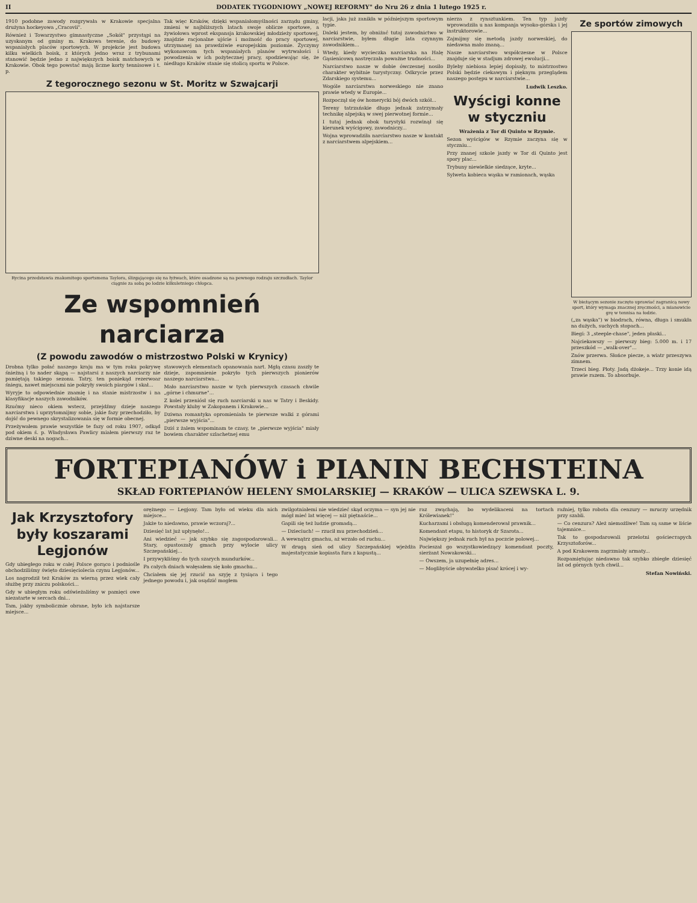II DODATEK TYGODNIOWY „NOWEJ REFORMY" do Nru 26 z dnia 1 lutego 1925 r.
1910 podobne zawody rozgrywała w Krakowie specjalna drużyna hockeyowa „Cracovii".
Również i Towarzystwo gimnastyczne „Sokół" przystąpi na uzyskanym od gminy m. Krakowa terenie, do budowy wspaniałych placów sportowych. W projekcie jest budowa kilku wielkich boisk, z których jedno wraz z trybunami stanowić będzie jedno z największych boisk matchowych w Krakowie. Obok tego powstać mają liczne korty tennisowe i t. p.
Tak więc Kraków, dzięki wspaniałomyślności zarządu gminy, zmieni w najbliższych latach swoje oblicze sportowe, a żywiołowa wprost ekspansja krakowskiej młodzieży sportowej, znajdzie racjonalne ujście i możność do pracy sportowej, utrzymanej na prawdziwie europejskim poziomie. Życzymy wykonawcom tych wspaniałych planów wytrwałości i powodzenia w ich pożytecznej pracy, spodziewając się, że niedługo Kraków stanie się stolicą sportu w Polsce.
Z tegorocznego sezonu w St. Moritz w Szwajcarji
Rycina przedstawia znakomitego sportsmena Taylora, ślizgającego się na łyżwach, które osadzone są na pewnego rodzaju szczudłach. Taylor ciągnie za sobą po lodzie kilkuletniego chłopca.
Ze wspomnień narciarza
(Z powodu zawodów o mistrzostwo Polski w Krynicy)
Drobna tylko połać naszego kraju ma w tym roku pokrywę śnieżną i to nader skąpą — najstarsi z naszych narciarzy nie pamiętają takiego sezonu. Tatry, ten poniekąd rezerwoar śniegu, nawet miejscami nie pokryły swoich piargów i skał...
Wyryje to odpowiednie znamię i na stanie mistrzostw i na klasyfikacje naszych zawodników.
Rzućmy nieco okiem wstecz, przejdźmy dzieje naszego narciarstwa i uprzytomnijmy sobie, jakie fazy przechodziło, by dojść do pewnego skrystalizowania się w formie obecnej.
Przeżywałem prawie wszystkie te fazy od roku 1907, odkąd pod okiem ś. p. Władysława Pawlicy miałem pierwszy raz te dziwne deski na nogach...
stawowych elementach opanowania nart. Mgłą czasu zaszły te dzieje, zapomnienie pokryło tych pierwszych pionierów naszego narciarstwa...
Mało narciarstwo nasze w tych pierwszych czasach chwile „górne i chmurne"...
Z kolei przeniósł się ruch narciarski u nas w Tatry i Beskidy. Powstały kluby w Zakopanem i Krakowie...
Dziwna romantyka opromieniała te pierwsze walki z górami „pierwsze wyjścia"...
Dziś z żalem wspominam te czasy, te „pierwsze wyjścia" miały bowiem charakter szlachetnej emu
lacji, jaka już zanikła w późniejszym sportowym typie.
Daleki jestem, by obniżać tutaj zawodnictwo w narciarstwie, byłem długie lata czynnym zawodnikiem...
Wtedy, kiedy wycieczka narciarska na Halę Gąsienicową nastręczała poważne trudności...
Narciarstwo nasze w dobie ówczesnej nosiło charakter wybitnie turystyczny. Odkrycie przez Zdarskiego systemu...
Wogóle narciarstwa norweskiego nie znano prawie wtedy w Europie...
Rozpoczął się ów homerycki bój dwóch szkół...
Tereny tatrzańskie długo jednak zatrzymały technikę alpejską w swej pierwotnej formie...
I tutaj jednak obok turystyki rozwinął się kierunek wyścigowy, zawodniczy...
Wojna wprowadziła narciarstwo nasze w kontakt z narciarstwem alpejskiem...
nierza z rynsztunkiem. Ten typ jazdy wprowadziła u nas kompanja wysoko-górska i jej instruktorowie...
Zajmijmy się metodą jazdy norweskiej, do niedawna mało znaną...
Nasze narciarstwo współczesne w Polsce znajduje się w stadjum zdrowej ewolucji...
Byleby niebiosa lepiej dopisały, to mistrzostwo Polski będzie ciekawym i pięknym przeglądem naszego postępu w narciarstwie...
Ludwik Leszko.
Wyścigi konne w styczniu
Wrażenia z Tor di Quinto w Rzymie.
Sezon wyścigów w Rzymie zaczyna się w styczniu...
Przy znanej szkole jazdy w Tor di Quinto jest spory plac...
Trybuny niewielkie siedzące, kryte...
Sylweta kobieca wąska w ramionach, wąska
Ze sportów zimowych
W bieżącym sezonie zaczęto uprawiać zagranicą nowy sport, który wymaga znacznej zręczności, a mianowicie grę w tennisa na łodzie.
(„za wąska") w biodrach, równa, długa i smukła na dużych, suchych stopach...
Biegi: 3 „steeple-chase", jeden płaski...
Najciekawszy — pierwszy bieg: 5.000 m. i 17 przeszkód — „walk-over"...
Znów przerwa. Słońce piecze, a wiatr przeszywa zimnem.
Trzeci bieg. Płoty. Jadą dżokeje... Trzy konie idą prawie razem. To absorbuje.
FORTEPIANÓW i PIANIN BECHSTEINA
SKŁAD FORTEPIANÓW HELENY SMOLARSKIEJ — KRAKÓW — ULICA SZEWSKA L. 9.
Jak Krzysztofory były koszarami Legjonów
Gdy ubiegłego roku w całej Polsce gorąco i podniośle obchodziliśmy święto dziesięciolecia czynu Legjonów...
Los nagrodził też Kraków za wierną przez wiek cały służbę przy zniczu polskości...
Gdy w ubiegłym roku odświeżaliśmy w pamięci owe niezatarte w sercach dni...
Tam, jakby symbolicznie obrane, było ich najstarsze miejsce...
orężnego — Legjony. Tam było od wieku dla nich miejsce...
Jakże to niedawno, prawie wczoraj?...
Dziesięć lat już upłynęło!...
Ani wiedzieć — jak szybko się zagospodarowali... Stary, opustoszały gmach przy wylocie ulicy Szczepańskiej...
I przywykliśmy do tych szarych mundurków...
Pa całych dniach wałęsałem się koło gmachu...
Chciałem się jej rzucić na szyję z tysiąca i tego jednego powodu i, jak osądzić mogłem
zwilgotniałemi nie wiedzieć skąd oczyma — syn jej nie mógł mieć lat więcej — niż piętnaście...
Gapili się też ludzie gromadą...
— Dzieciuch! — rzucił mu przechodzień...
A wewnątrz gmachu, aż wrzało od ruchu...
W drugą sień od ulicy Szczepańskiej wjeżdża majestatycznie kopiasta fura z kapustą...
raz zwąchają, bo wydelikaceni na tortach Królewianek!"
Kucharzami i obsługą komenderował prawnik...
Komendant etapu, to historyk dr Szarota...
Największy jednak ruch był na poczcie polowej...
Pocieszał go wszystkowiedzący komendant poczty, sierżant Nowakowski...
— Owszem, ja uzupełnię adres...
— Moglibyście obywatelko pisać krócej i wy-
raźniej, tylko robota dla cenzury — mruczy urzędnik przy szabli.
— Co cenzura? Ależ niemożliwe! Tam są same w liście tajemnice...
Tak to gospodarowali przelotni gościeстарych Krzysztoforów...
A pod Krakowem zagrzmiały armaty...
Rozpamiętując niedawno tak szybko zbiegłe dziesięć lat od górnych tych chwil...
Stefan Nowiński.